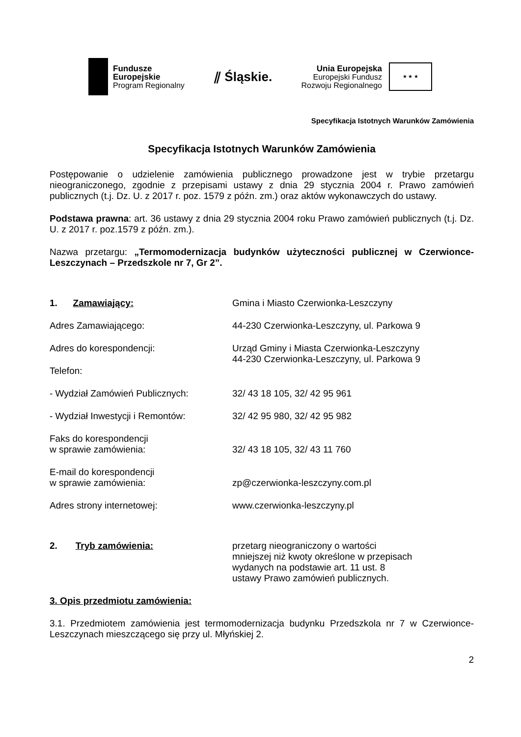Fundusze
Europejskie
Program Regionalny
⫽ Śląskie.
Unia Europejska
Europejski Fundusz
Rozwoju Regionalnego
★ ★ ★
Specyfikacja Istotnych Warunków Zamówienia
Specyfikacja Istotnych Warunków Zamówienia
Postępowanie o udzielenie zamówienia publicznego prowadzone jest w trybie przetargu nieograniczonego, zgodnie z przepisami ustawy z dnia 29 stycznia 2004 r. Prawo zamówień publicznych (t.j. Dz. U. z 2017 r. poz. 1579 z późn. zm.) oraz aktów wykonawczych do ustawy.
Podstawa prawna: art. 36 ustawy z dnia 29 stycznia 2004 roku Prawo zamówień publicznych (t.j. Dz. U. z 2017 r. poz.1579 z późn. zm.).
Nazwa przetargu: „Termomodernizacja budynków użyteczności publicznej w Czerwionce-Leszczynach – Przedszkole nr 7, Gr 2”.
1. Zamawiający: Gmina i Miasto Czerwionka-Leszczyny
Adres Zamawiającego: 44-230 Czerwionka-Leszczyny, ul. Parkowa 9
Adres do korespondencji: Urząd Gminy i Miasta Czerwionka-Leszczyny
44-230 Czerwionka-Leszczyny, ul. Parkowa 9
Telefon:
- Wydział Zamówień Publicznych: 32/ 43 18 105, 32/ 42 95 961
- Wydział Inwestycji i Remontów: 32/ 42 95 980, 32/ 42 95 982
Faks do korespondencji
w sprawie zamówienia:
32/ 43 18 105, 32/ 43 11 760
E-mail do korespondencji
w sprawie zamówienia:
zp@czerwionka-leszczyny.com.pl
Adres strony internetowej: www.czerwionka-leszczyny.pl
2. Tryb zamówienia: przetarg nieograniczony o wartości
mniejszej niż kwoty określone w przepisach
wydanych na podstawie art. 11 ust. 8
ustawy Prawo zamówień publicznych.
3. Opis przedmiotu zamówienia:
3.1. Przedmiotem zamówienia jest termomodernizacja budynku Przedszkola nr 7 w Czerwionce-Leszczynach mieszczącego się przy ul. Młyńskiej 2.
2